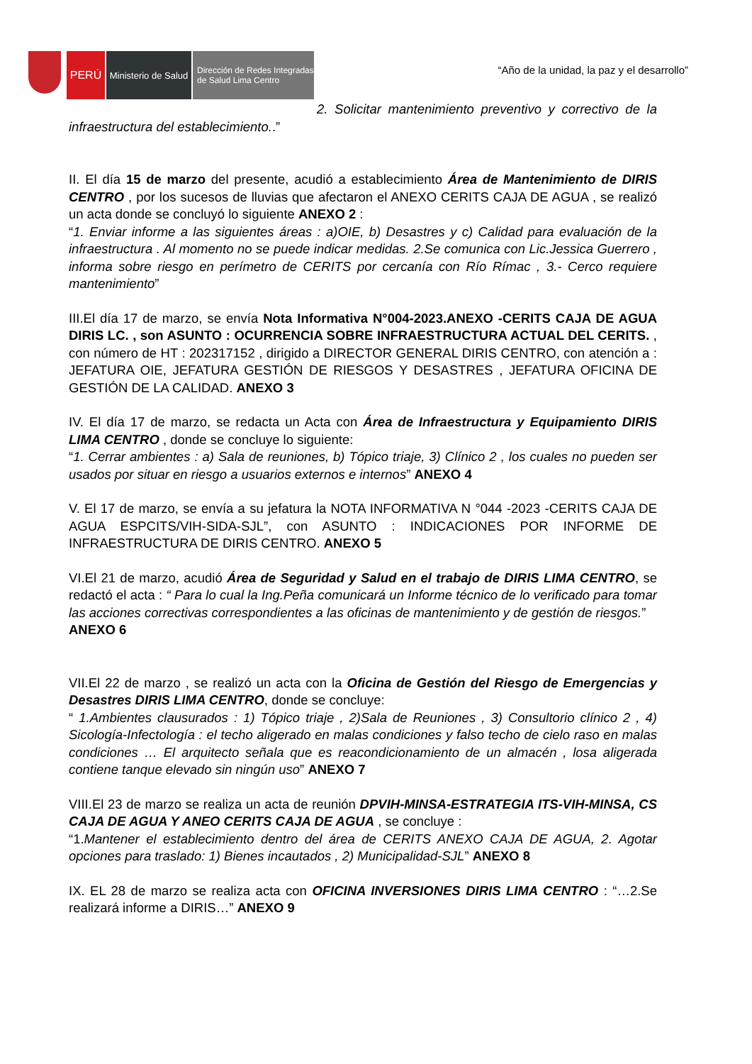PERÚ
Ministerio de Salud
Dirección de Redes Integradas
de Salud Lima Centro
“Año de la unidad, la paz y el desarrollo”
2. Solicitar mantenimiento preventivo y correctivo de la infraestructura del establecimiento..”
II. El día 15 de marzo del presente, acudió a establecimiento Área de Mantenimiento de DIRIS CENTRO , por los sucesos de lluvias que afectaron el ANEXO CERITS CAJA DE AGUA , se realizó un acta donde se concluyó lo siguiente ANEXO 2 :
“1. Enviar informe a las siguientes áreas : a)OIE, b) Desastres y c) Calidad para evaluación de la infraestructura . Al momento no se puede indicar medidas. 2.Se comunica con Lic.Jessica Guerrero , informa sobre riesgo en perímetro de CERITS por cercanía con Río Rímac , 3.- Cerco requiere mantenimiento”
III.El día 17 de marzo, se envía Nota Informativa N°004-2023.ANEXO -CERITS CAJA DE AGUA DIRIS LC. , son ASUNTO : OCURRENCIA SOBRE INFRAESTRUCTURA ACTUAL DEL CERITS. , con número de HT : 202317152 , dirigido a DIRECTOR GENERAL DIRIS CENTRO, con atención a : JEFATURA OIE, JEFATURA GESTIÓN DE RIESGOS Y DESASTRES , JEFATURA OFICINA DE GESTIÓN DE LA CALIDAD. ANEXO 3
IV. El día 17 de marzo, se redacta un Acta con Área de Infraestructura y Equipamiento DIRIS LIMA CENTRO , donde se concluye lo siguiente:
“1. Cerrar ambientes : a) Sala de reuniones, b) Tópico triaje, 3) Clínico 2 , los cuales no pueden ser usados por situar en riesgo a usuarios externos e internos” ANEXO 4
V. El 17 de marzo, se envía a su jefatura la NOTA INFORMATIVA N °044 -2023 -CERITS CAJA DE AGUA ESPCITS/VIH-SIDA-SJL”, con ASUNTO : INDICACIONES POR INFORME DE INFRAESTRUCTURA DE DIRIS CENTRO. ANEXO 5
VI.El 21 de marzo, acudió Área de Seguridad y Salud en el trabajo de DIRIS LIMA CENTRO, se redactó el acta : “ Para lo cual la Ing.Peña comunicará un Informe técnico de lo verificado para tomar las acciones correctivas correspondientes a las oficinas de mantenimiento y de gestión de riesgos.”
ANEXO 6
VII.El 22 de marzo , se realizó un acta con la Oficina de Gestión del Riesgo de Emergencias y Desastres DIRIS LIMA CENTRO, donde se concluye:
“ 1.Ambientes clausurados : 1) Tópico triaje , 2)Sala de Reuniones , 3) Consultorio clínico 2 , 4) Sicología-Infectología : el techo aligerado en malas condiciones y falso techo de cielo raso en malas condiciones … El arquitecto señala que es reacondicionamiento de un almacén , losa aligerada contiene tanque elevado sin ningún uso” ANEXO 7
VIII.El 23 de marzo se realiza un acta de reunión DPVIH-MINSA-ESTRATEGIA ITS-VIH-MINSA, CS CAJA DE AGUA Y ANEO CERITS CAJA DE AGUA , se concluye :
“1.Mantener el establecimiento dentro del área de CERITS ANEXO CAJA DE AGUA, 2. Agotar opciones para traslado: 1) Bienes incautados , 2) Municipalidad-SJL” ANEXO 8
IX. EL 28 de marzo se realiza acta con OFICINA INVERSIONES DIRIS LIMA CENTRO : “…2.Se realizará informe a DIRIS…” ANEXO 9